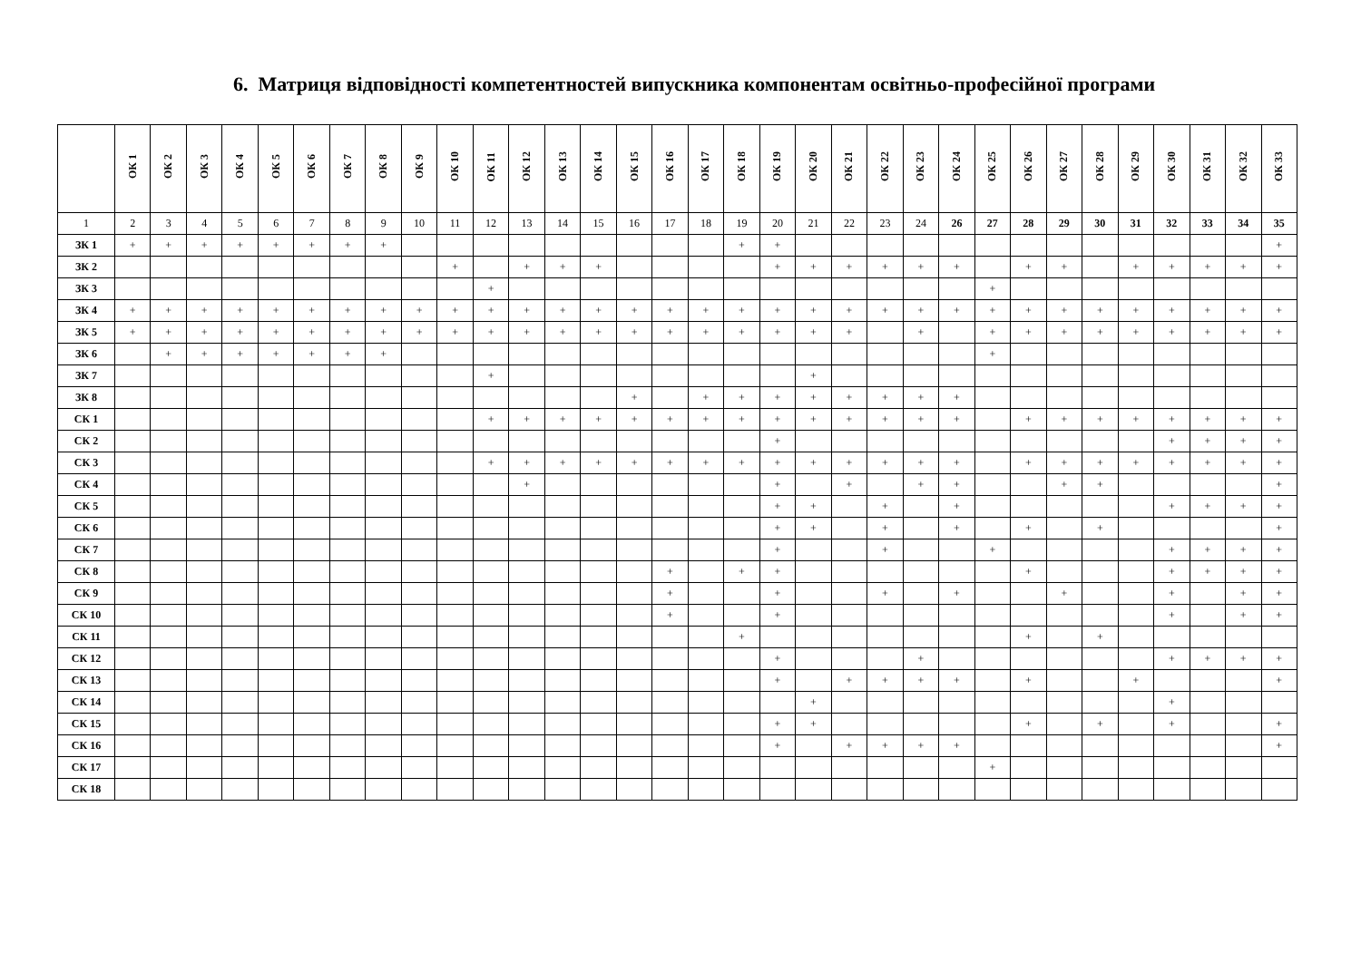6. Матриця відповідності компетентностей випускника компонентам освітньо-професійної програми
| | ОК 1 | ОК 2 | ОК 3 | ОК 4 | ОК 5 | ОК 6 | ОК 7 | ОК 8 | ОК 9 | ОК 10 | ОК 11 | ОК 12 | ОК 13 | ОК 14 | ОК 15 | ОК 16 | ОК 17 | ОК 18 | ОК 19 | ОК 20 | ОК 21 | ОК 22 | ОК 23 | ОК 24 | ОК 25 | ОК 26 | ОК 27 | ОК 28 | ОК 29 | ОК 30 | ОК 31 | ОК 32 | ОК 33 |
| --- | --- | --- | --- | --- | --- | --- | --- | --- | --- | --- | --- | --- | --- | --- | --- | --- | --- | --- | --- | --- | --- | --- | --- | --- | --- | --- | --- | --- | --- | --- | --- | --- | --- |
| 1 | 2 | 3 | 4 | 5 | 6 | 7 | 8 | 9 | 10 | 11 | 12 | 13 | 14 | 15 | 16 | 17 | 18 | 19 | 20 | 21 | 22 | 23 | 24 | 26 | 27 | 28 | 29 | 30 | 31 | 32 | 33 | 34 | 35 |
| ЗК 1 | + | + | + | + | + | + | + | + | | | | | | | | | | + | + | | | | | | | | | | | | | | + |
| ЗК 2 | | | | | | | | | | + | | + | + | + | | | | | + | + | + | + | + | + | | + | + | | + | + | + | + | + |
| ЗК 3 | | | | | | | | | | | + | | | | | | | | | | | | | | + | | | | | | | | |
| ЗК 4 | + | + | + | + | + | + | + | + | + | + | + | + | + | + | + | + | + | + | + | + | + | + | + | + | + | + | + | + | + | + | + | + | + |
| ЗК 5 | + | + | + | + | + | + | + | + | + | + | + | + | + | + | + | + | + | + | + | + | + | | + | | + | + | + | + | + | + | + | + | + |
| ЗК 6 | | + | + | + | + | + | + | + | | | | | | | | | | | | | | | | | + | | | | | | | | |
| ЗК 7 | | | | | | | | | | | + | | | | | | | | | + | | | | | | | | | | | | | |
| ЗК 8 | | | | | | | | | | | | | | | + | | + | + | + | + | + | + | + | + | | | | | | | | | |
| СК 1 | | | | | | | | | | | + | + | + | + | + | + | + | + | + | + | + | + | + | + | | + | + | + | + | + | + | + | + |
| СК 2 | | | | | | | | | | | | | | | | | | | + | | | | | | | | | | | + | + | + | + |
| СК 3 | | | | | | | | | | | + | + | + | + | + | + | + | + | + | + | + | + | + | + | | + | + | + | + | + | + | + | + |
| СК 4 | | | | | | | | | | | | + | | | | | | | + | | + | | + | + | | | + | + | | | | | + |
| СК 5 | | | | | | | | | | | | | | | | | | | + | + | | + | | + | | | | | | + | + | + | + |
| СК 6 | | | | | | | | | | | | | | | | | | | + | + | | + | | + | | + | | + | | | | | + |
| СК 7 | | | | | | | | | | | | | | | | | | | + | | | + | | | + | | | | | + | + | + | + |
| СК 8 | | | | | | | | | | | | | | | | + | | + | + | | | | | | | + | | | | + | + | + | + |
| СК 9 | | | | | | | | | | | | | | | | + | | | + | | | + | | + | | | + | | | + | | + | + |
| СК 10 | | | | | | | | | | | | | | | | + | | | + | | | | | | | | | | | + | | + | + |
| СК 11 | | | | | | | | | | | | | | | | | | + | | | | | | | | + | | + | | | | | |
| СК 12 | | | | | | | | | | | | | | | | | | | + | | | | + | | | | | | | + | + | + | + |
| СК 13 | | | | | | | | | | | | | | | | | | | + | | + | + | + | + | | + | | | + | | | | + |
| СК 14 | | | | | | | | | | | | | | | | | | | | + | | | | | | | | | | + | | | |
| СК 15 | | | | | | | | | | | | | | | | | | | + | + | | | | | | + | | + | | + | | | + |
| СК 16 | | | | | | | | | | | | | | | | | | | + | | + | + | + | + | | | | | | | | | + |
| СК 17 | | | | | | | | | | | | | | | | | | | | | | | | | + | | | | | | | | |
| СК 18 | | | | | | | | | | | | | | | | | | | | | | | | | | | | | | | | | |